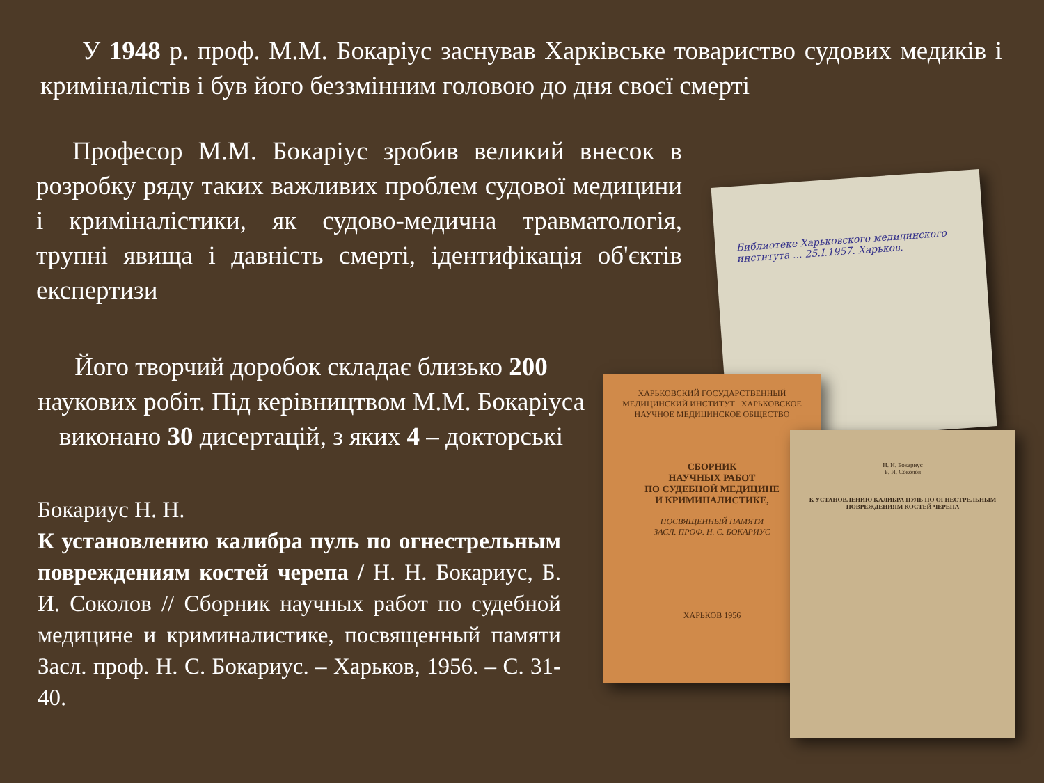У 1948 р. проф. М.М. Бокаріус заснував Харківське товариство судових медиків і криміналістів і був його беззмінним головою до дня своєї смерті
Професор М.М. Бокаріус зробив великий внесок в розробку ряду таких важливих проблем судової медицини і криміналістики, як судово-медична травматологія, трупні явища і давність смерті, ідентифікація об'єктів експертизи
Його творчий доробок складає близько 200 наукових робіт. Під керівництвом М.М. Бокаріуса виконано 30 дисертацій, з яких 4 – докторські
Бокариус Н. Н.
К установлению калибра пуль по огнестрельным повреждениям костей черепа / Н. Н. Бокариус, Б. И. Соколов // Сборник научных работ по судебной медицине и криминалистике, посвященный памяти Засл. проф. Н. С. Бокариус. – Харьков, 1956. – С. 31-40.
Библиотеке Харьковского медицинского института ... 25.I.1957. Харьков.
ХАРЬКОВСКИЙ ГОСУДАРСТВЕННЫЙ МЕДИЦИНСКИЙ ИНСТИТУТ ХАРЬКОВСКОЕ НАУЧНОЕ МЕДИЦИНСКОЕ ОБЩЕСТВО
СБОРНИК
НАУЧНЫХ РАБОТ
ПО СУДЕБНОЙ МЕДИЦИНЕ
И КРИМИНАЛИСТИКЕ,
ПОСВЯЩЕННЫЙ ПАМЯТИ
ЗАСЛ. ПРОФ. Н. С. БОКАРИУС
ХАРЬКОВ 1956
Н. Н. Бокариус
Б. И. Соколов
К УСТАНОВЛЕНИЮ КАЛИБРА ПУЛЬ ПО ОГНЕСТРЕЛЬНЫМ ПОВРЕЖДЕНИЯМ КОСТЕЙ ЧЕРЕПА